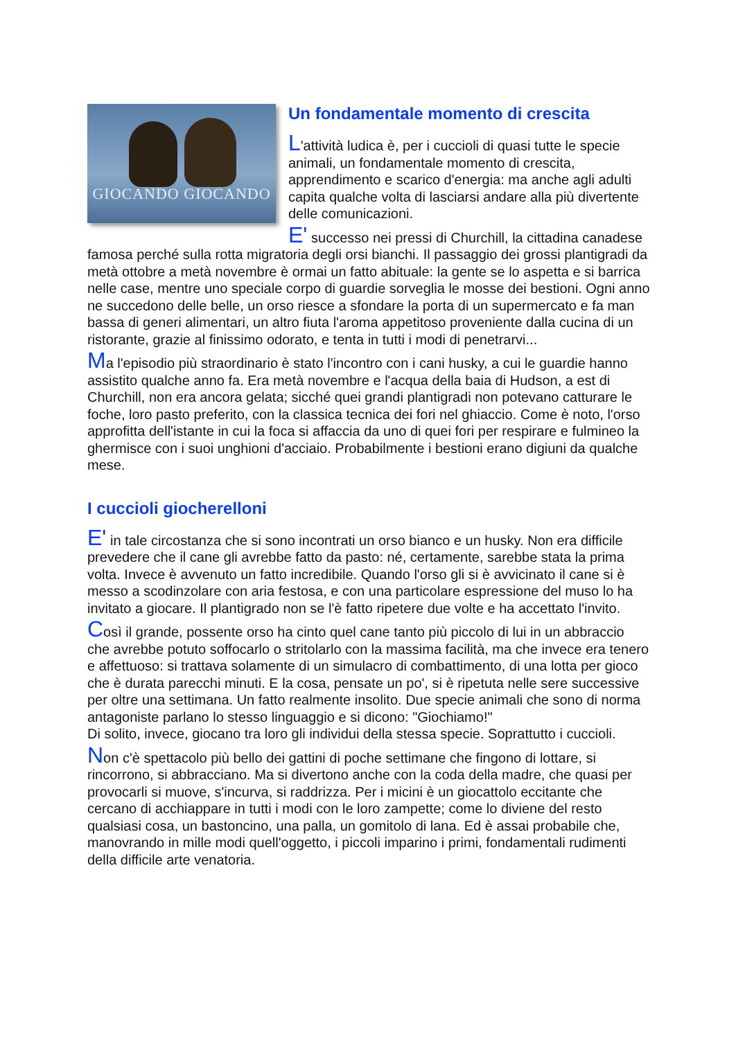GIOCANDO GIOCANDO
Un fondamentale momento di crescita
L'attività ludica è, per i cuccioli di quasi tutte le specie animali, un fondamentale momento di crescita, apprendimento e scarico d'energia: ma anche agli adulti capita qualche volta di lasciarsi andare alla più divertente delle comunicazioni.
E' successo nei pressi di Churchill, la cittadina canadese famosa perché sulla rotta migratoria degli orsi bianchi. Il passaggio dei grossi plantigradi da metà ottobre a metà novembre è ormai un fatto abituale: la gente se lo aspetta e si barrica nelle case, mentre uno speciale corpo di guardie sorveglia le mosse dei bestioni. Ogni anno ne succedono delle belle, un orso riesce a sfondare la porta di un supermercato e fa man bassa di generi alimentari, un altro fiuta l'aroma appetitoso proveniente dalla cucina di un ristorante, grazie al finissimo odorato, e tenta in tutti i modi di penetrarvi...
Ma l'episodio più straordinario è stato l'incontro con i cani husky, a cui le guardie hanno assistito qualche anno fa. Era metà novembre e l'acqua della baia di Hudson, a est di Churchill, non era ancora gelata; sicché quei grandi plantigradi non potevano catturare le foche, loro pasto preferito, con la classica tecnica dei fori nel ghiaccio. Come è noto, l'orso approfitta dell'istante in cui la foca si affaccia da uno di quei fori per respirare e fulmineo la ghermisce con i suoi unghioni d'acciaio. Probabilmente i bestioni erano digiuni da qualche mese.
I cuccioli giocherelloni
E' in tale circostanza che si sono incontrati un orso bianco e un husky. Non era difficile prevedere che il cane gli avrebbe fatto da pasto: né, certamente, sarebbe stata la prima volta. Invece è avvenuto un fatto incredibile. Quando l'orso gli si è avvicinato il cane si è messo a scodinzolare con aria festosa, e con una particolare espressione del muso lo ha invitato a giocare. Il plantigrado non se l'è fatto ripetere due volte e ha accettato l'invito.
Così il grande, possente orso ha cinto quel cane tanto più piccolo di lui in un abbraccio che avrebbe potuto soffocarlo o stritolarlo con la massima facilità, ma che invece era tenero e affettuoso: si trattava solamente di un simulacro di combattimento, di una lotta per gioco che è durata parecchi minuti. E la cosa, pensate un po', si è ripetuta nelle sere successive per oltre una settimana. Un fatto realmente insolito. Due specie animali che sono di norma antagoniste parlano lo stesso linguaggio e si dicono: "Giochiamo!"
Di solito, invece, giocano tra loro gli individui della stessa specie. Soprattutto i cuccioli.
Non c'è spettacolo più bello dei gattini di poche settimane che fingono di lottare, si rincorrono, si abbracciano. Ma si divertono anche con la coda della madre, che quasi per provocarli si muove, s'incurva, si raddrizza. Per i micini è un giocattolo eccitante che cercano di acchiappare in tutti i modi con le loro zampette; come lo diviene del resto qualsiasi cosa, un bastoncino, una palla, un gomitolo di lana. Ed è assai probabile che, manovrando in mille modi quell'oggetto, i piccoli imparino i primi, fondamentali rudimenti della difficile arte venatoria.